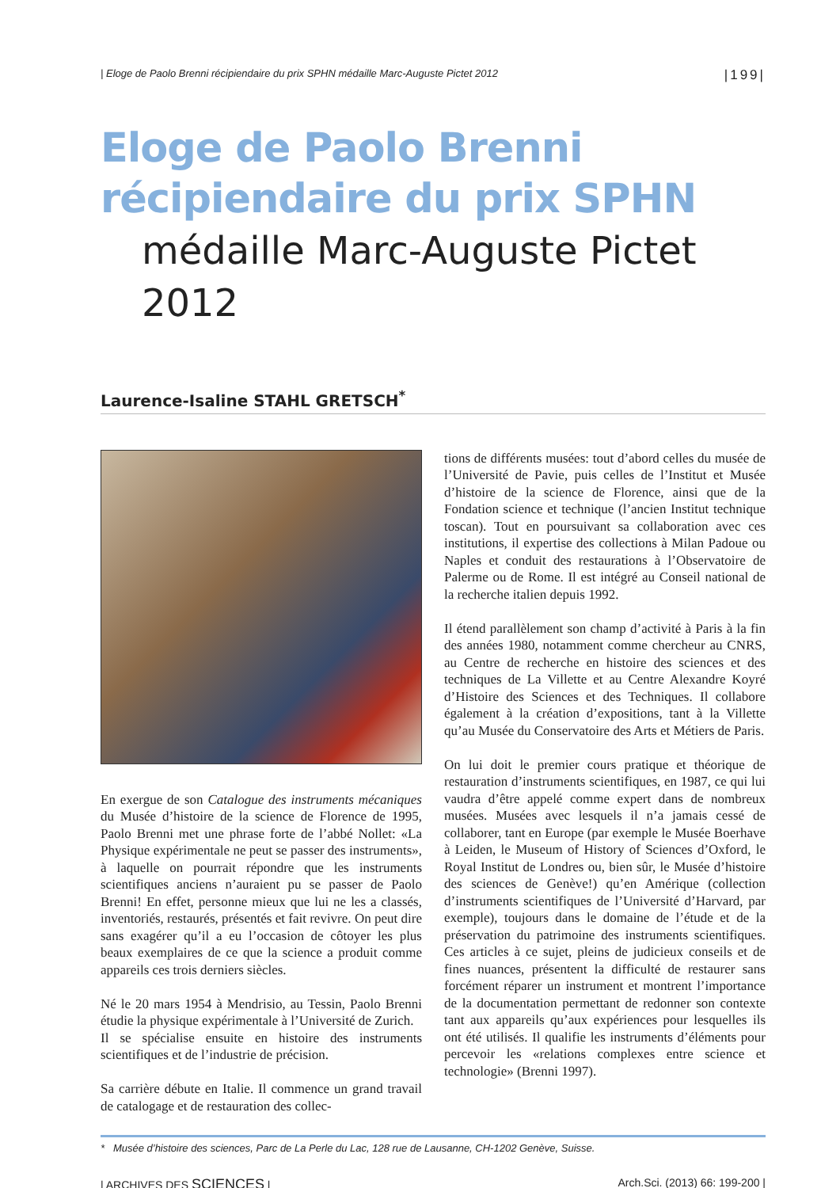| Eloge de Paolo Brenni récipiendaire du prix SPHN médaille Marc-Auguste Pictet 2012 |199|
Eloge de Paolo Brenni
récipiendaire du prix SPHN
médaille Marc-Auguste Pictet 2012
Laurence-Isaline STAHL GRETSCH<sup>*</sup>
En exergue de son Catalogue des instruments mécaniques du Musée d’histoire de la science de Florence de 1995, Paolo Brenni met une phrase forte de l’abbé Nollet: «La Physique expérimentale ne peut se passer des instruments», à laquelle on pourrait répondre que les instruments scientifiques anciens n’auraient pu se passer de Paolo Brenni! En effet, personne mieux que lui ne les a classés, inventoriés, restaurés, présentés et fait revivre. On peut dire sans exagérer qu’il a eu l’occasion de côtoyer les plus beaux exemplaires de ce que la science a produit comme appareils ces trois derniers siècles.
Né le 20 mars 1954 à Mendrisio, au Tessin, Paolo Brenni étudie la physique expérimentale à l’Université de Zurich.
Il se spécialise ensuite en histoire des instruments scientifiques et de l’industrie de précision.
Sa carrière débute en Italie. Il commence un grand travail de catalogage et de restauration des collec-
tions de différents musées: tout d’abord celles du musée de l’Université de Pavie, puis celles de l’Institut et Musée d’histoire de la science de Florence, ainsi que de la Fondation science et technique (l’ancien Institut technique toscan). Tout en poursuivant sa collaboration avec ces institutions, il expertise des collections à Milan Padoue ou Naples et conduit des restaurations à l’Observatoire de Palerme ou de Rome. Il est intégré au Conseil national de la recherche italien depuis 1992.
Il étend parallèlement son champ d’activité à Paris à la fin des années 1980, notamment comme chercheur au CNRS, au Centre de recherche en histoire des sciences et des techniques de La Villette et au Centre Alexandre Koyré d’Histoire des Sciences et des Techniques. Il collabore également à la création d’expositions, tant à la Villette qu’au Musée du Conservatoire des Arts et Métiers de Paris.
On lui doit le premier cours pratique et théorique de restauration d’instruments scientifiques, en 1987, ce qui lui vaudra d’être appelé comme expert dans de nombreux musées. Musées avec lesquels il n’a jamais cessé de collaborer, tant en Europe (par exemple le Musée Boerhave à Leiden, le Museum of History of Sciences d’Oxford, le Royal Institut de Londres ou, bien sûr, le Musée d’histoire des sciences de Genève!) qu’en Amérique (collection d’instruments scientifiques de l’Université d’Harvard, par exemple), toujours dans le domaine de l’étude et de la préservation du patrimoine des instruments scientifiques. Ces articles à ce sujet, pleins de judicieux conseils et de fines nuances, présentent la difficulté de restaurer sans forcément réparer un instrument et montrent l’importance de la documentation permettant de redonner son contexte tant aux appareils qu’aux expériences pour lesquelles ils ont été utilisés. Il qualifie les instruments d’éléments pour percevoir les «relations complexes entre science et technologie» (Brenni 1997).
* Musée d’histoire des sciences, Parc de La Perle du Lac, 128 rue de Lausanne, CH-1202 Genève, Suisse.
| ARCHIVES DES SCIENCES | Arch.Sci. (2013) 66: 199-200 |